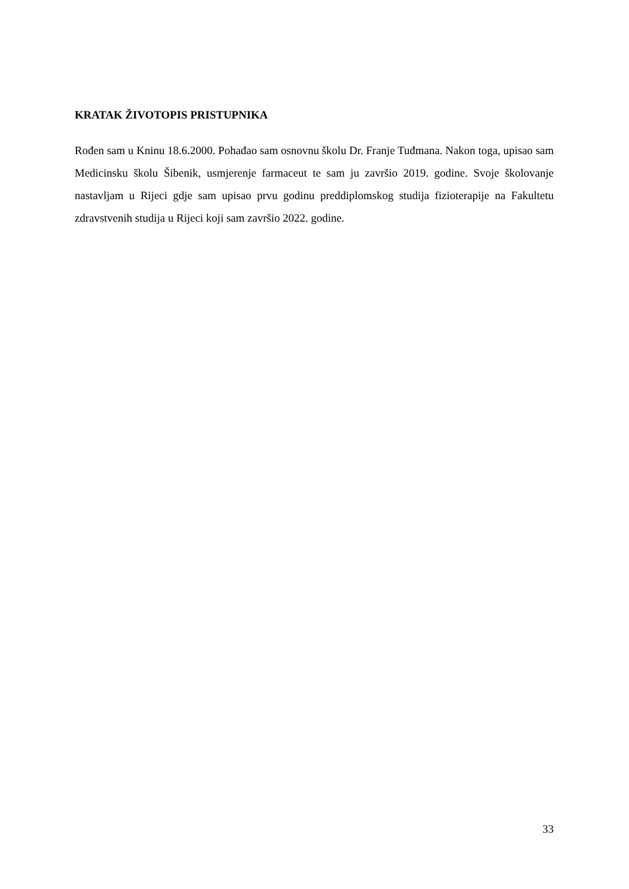KRATAK ŽIVOTOPIS PRISTUPNIKA
Rođen sam u Kninu 18.6.2000. Pohađao sam osnovnu školu Dr. Franje Tuđmana. Nakon toga, upisao sam Medicinsku školu Šibenik, usmjerenje farmaceut te sam ju završio 2019. godine. Svoje školovanje nastavljam u Rijeci gdje sam upisao prvu godinu preddiplomskog studija fizioterapije na Fakultetu zdravstvenih studija u Rijeci koji sam završio 2022. godine.
33